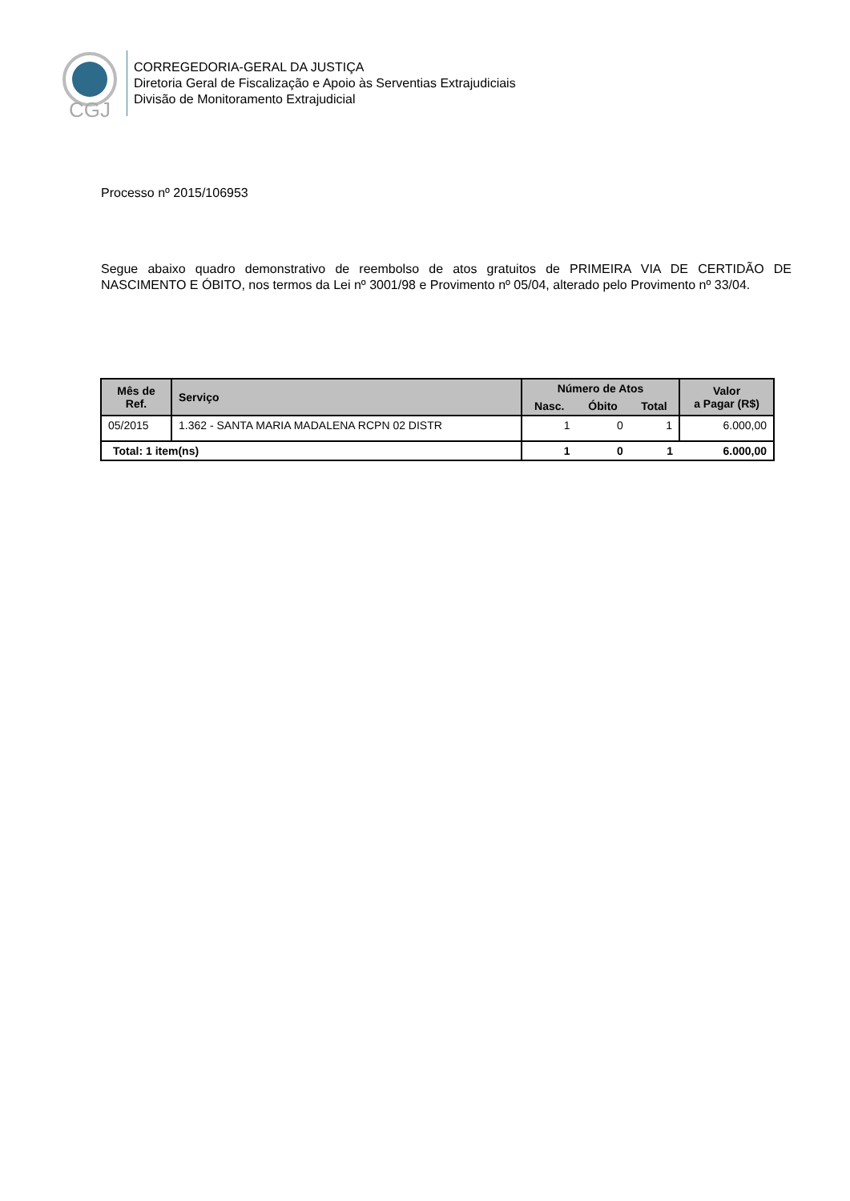CGJ
CORREGEDORIA-GERAL DA JUSTIÇA
Diretoria Geral de Fiscalização e Apoio às Serventias Extrajudiciais
Divisão de Monitoramento Extrajudicial
Processo nº 2015/106953
Segue abaixo quadro demonstrativo de reembolso de atos gratuitos de PRIMEIRA VIA DE CERTIDÃO DE NASCIMENTO E ÓBITO, nos termos da Lei nº 3001/98 e Provimento nº 05/04, alterado pelo Provimento nº 33/04.
| Mês de Ref. | Serviço | Número de Atos | | | Valor a Pagar (R$) |
| --- | --- | --- | --- | --- | --- |
| | | Nasc. | Óbito | Total | |
| 05/2015 | 1.362 - SANTA MARIA MADALENA RCPN 02 DISTR | 1 | 0 | 1 | 6.000,00 |
| Total: 1 item(ns) | | 1 | 0 | 1 | 6.000,00 |